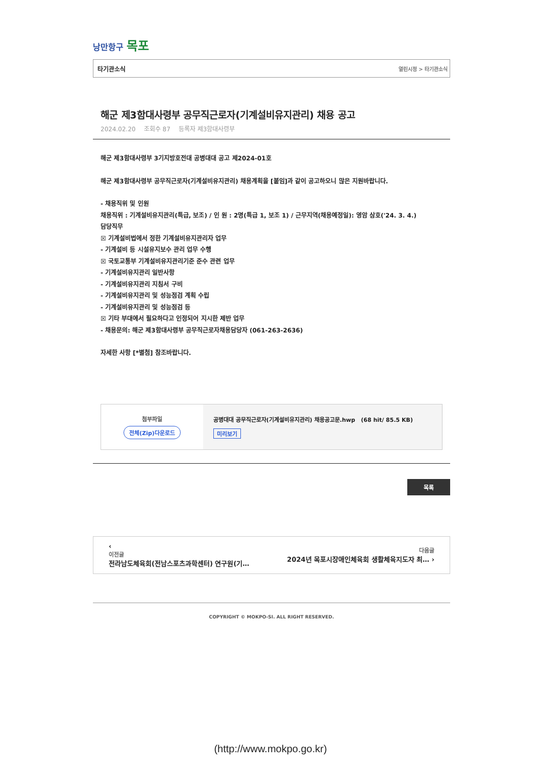낭만항구 목포
타기관소식 열린시정 > 타기관소식
해군 제3함대사령부 공무직근로자(기계설비유지관리) 채용 공고
2024.02.20 조회수 87 등록자 제3함대사령부
해군 제3함대사령부 3기지방호전대 공병대대 공고 제2024-01호
해군 제3함대사령부 공무직근로자(기계설비유지관리) 채용계획을 [붙임]과 같이 공고하오니 많은 지원바랍니다.
- 채용직위 및 인원
채용직위 : 기계설비유지관리(특급, 보조) / 인 원 : 2명(특급 1, 보조 1) / 근무지역(채용예정일): 영암 삼호('24. 3. 4.)
담당직무
☒ 기계설비법에서 정한 기계설비유지관리자 업무
- 기계설비 등 시설유지보수 관리 업무 수행
☒ 국토교통부 기계설비유지관리기준 준수 관련 업무
- 기계설비유지관리 일반사항
- 기계설비유지관리 지침서 구비
- 기계설비유지관리 및 성능점검 계획 수립
- 기계설비유지관리 및 성능점검 등
☒ 기타 부대에서 필요하다고 인정되어 지시한 제반 업무
- 채용문의: 해군 제3함대사령부 공무직근로자채용담당자 (061-263-2636)
자세한 사항 [*별첨] 참조바랍니다.
| 첨부파일 전체(Zip)다운로드 | 공병대대 공무직근로자(기계설비유지관리) 채용공고문.hwp (68 hit/ 85.5 KB) 미리보기 |
목록
‹
이전글
전라남도체육회(전남스포츠과학센터) 연구원(기…
다음글
2024년 목포시장애인체육회 생활체육지도자 최… ›
COPYRIGHT © MOKPO-SI. ALL RIGHT RESERVED.
(http://www.mokpo.go.kr)